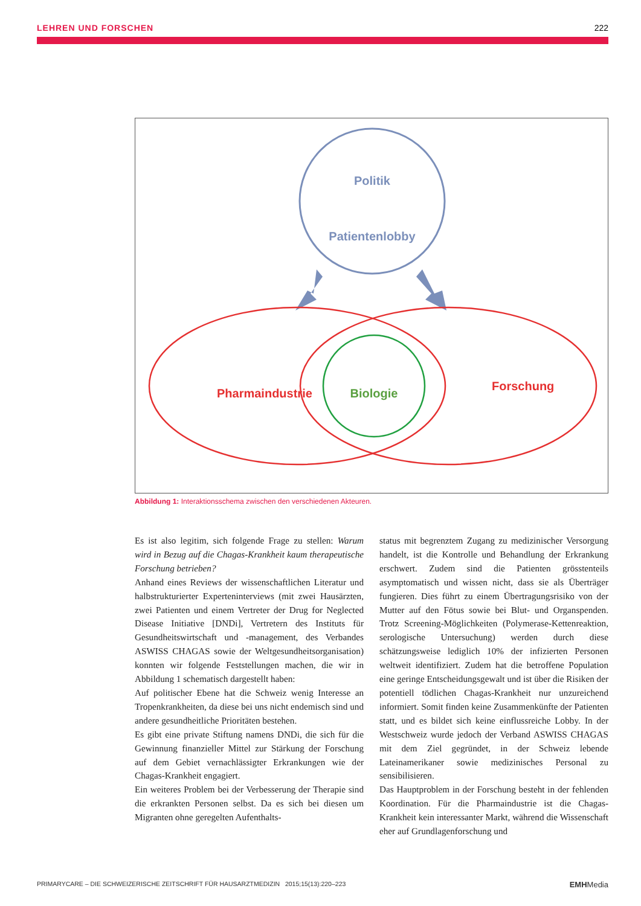LEHREN UND FORSCHEN 222
Politik
Patientenlobby
Pharmaindustrie
Biologie
Forschung
Abbildung 1: Interaktionsschema zwischen den verschiedenen Akteuren.
Es ist also legitim, sich folgende Frage zu stellen: Warum wird in Bezug auf die Chagas-Krankheit kaum therapeutische Forschung betrieben?
Anhand eines Reviews der wissenschaftlichen Literatur und halbstrukturierter Experteninterviews (mit zwei Hausärzten, zwei Patienten und einem Vertreter der Drug for Neglected Disease Initiative [DNDi], Vertretern des Instituts für Gesundheitswirtschaft und -management, des Verbandes ASWISS CHAGAS sowie der Weltgesundheitsorganisation) konnten wir folgende Feststellungen machen, die wir in Abbildung 1 schematisch dargestellt haben:
Auf politischer Ebene hat die Schweiz wenig Interesse an Tropenkrankheiten, da diese bei uns nicht endemisch sind und andere gesundheitliche Prioritäten bestehen.
Es gibt eine private Stiftung namens DNDi, die sich für die Gewinnung finanzieller Mittel zur Stärkung der Forschung auf dem Gebiet vernachlässigter Erkrankungen wie der Chagas-Krankheit engagiert.
Ein weiteres Problem bei der Verbesserung der Therapie sind die erkrankten Personen selbst. Da es sich bei diesen um Migranten ohne geregelten Aufenthalts-
status mit begrenztem Zugang zu medizinischer Versorgung handelt, ist die Kontrolle und Behandlung der Erkrankung erschwert. Zudem sind die Patienten grösstenteils asymptomatisch und wissen nicht, dass sie als Überträger fungieren. Dies führt zu einem Übertragungsrisiko von der Mutter auf den Fötus sowie bei Blut- und Organspenden. Trotz Screening-Möglichkeiten (Polymerase-Kettenreaktion, serologische Untersuchung) werden durch diese schätzungsweise lediglich 10% der infizierten Personen weltweit identifiziert. Zudem hat die betroffene Population eine geringe Entscheidungsgewalt und ist über die Risiken der potentiell tödlichen Chagas-Krankheit nur unzureichend informiert. Somit finden keine Zusammenkünfte der Patienten statt, und es bildet sich keine einflussreiche Lobby. In der Westschweiz wurde jedoch der Verband ASWISS CHAGAS mit dem Ziel gegründet, in der Schweiz lebende Lateinamerikaner sowie medizinisches Personal zu sensibilisieren.
Das Hauptproblem in der Forschung besteht in der fehlenden Koordination. Für die Pharmaindustrie ist die Chagas-Krankheit kein interessanter Markt, während die Wissenschaft eher auf Grundlagenforschung und
PRIMARYCARE – DIE SCHWEIZERISCHE ZEITSCHRIFT FÜR HAUSARZTMEDIZIN 2015;15(13):220–223 EMHMedia